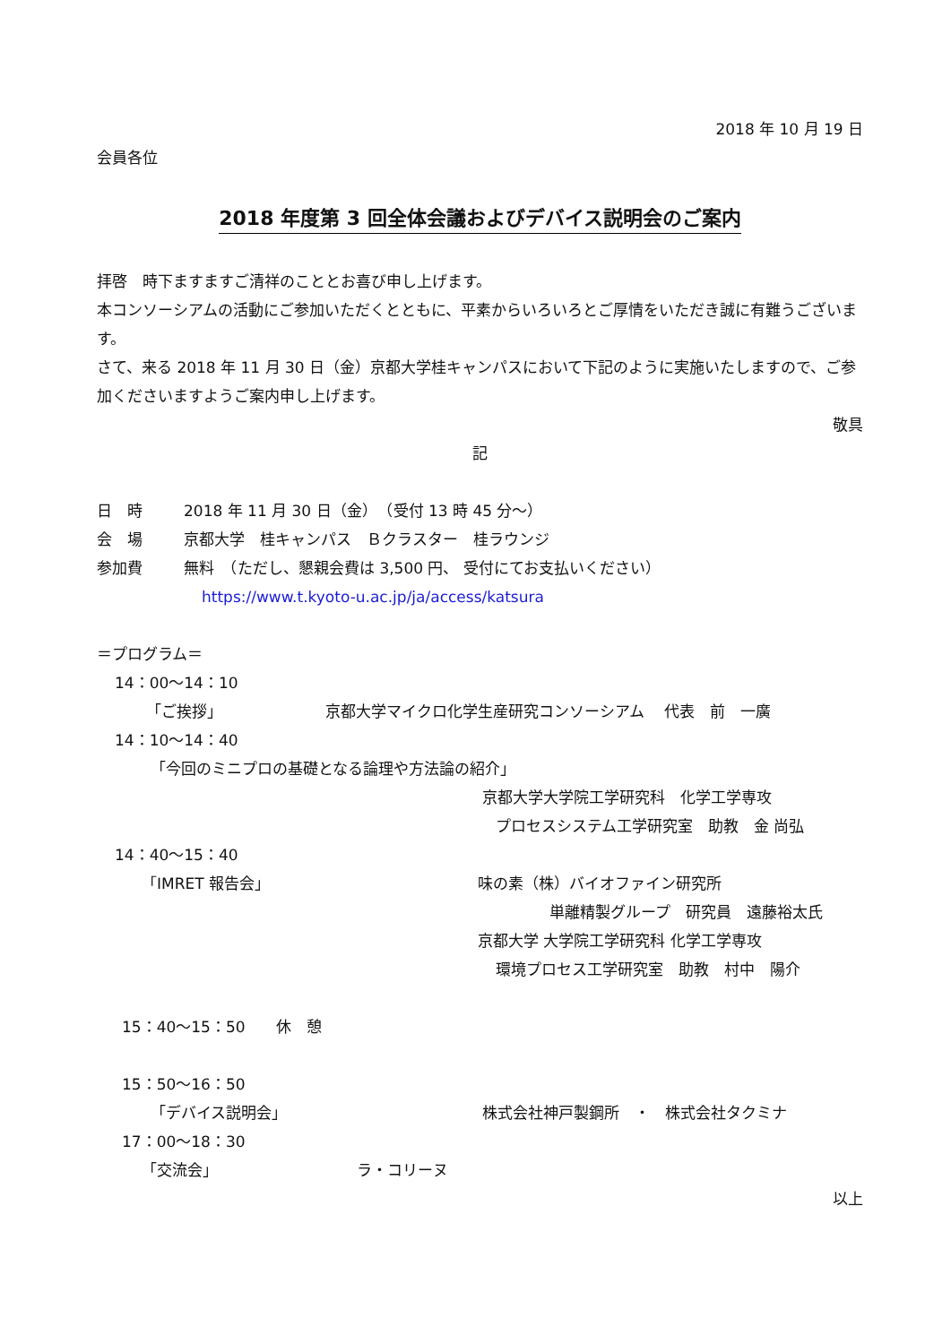2018 年 10 月 19 日
会員各位
2018 年度第 3 回全体会議およびデバイス説明会のご案内
拝啓　時下ますますご清祥のこととお喜び申し上げます。
本コンソーシアムの活動にご参加いただくとともに、平素からいろいろとご厚情をいただき誠に有難うございます。
さて、来る 2018 年 11 月 30 日（金）京都大学桂キャンパスにおいて下記のように実施いたしますので、ご参加くださいますようご案内申し上げます。
敬具
記
日　時 2018 年 11 月 30 日（金）　（受付 13 時 45 分～）
会　場 京都大学　桂キャンパス　Ｂクラスター　桂ラウンジ
参加費 無料　（ただし、懇親会費は 3,500 円、 受付にてお支払いください）
https://www.t.kyoto-u.ac.jp/ja/access/katsura
＝プログラム＝
14：00～14：10
「ご挨拶」 京都大学マイクロ化学生産研究コンソーシアム　 代表　前　一廣
14：10～14：40
「今回のミニプロの基礎となる論理や方法論の紹介」
京都大学大学院工学研究科　化学工学専攻
プロセスシステム工学研究室　助教　金 尚弘
14：40～15：40
「IMRET 報告会」 味の素（株）バイオファイン研究所
単離精製グループ　研究員　遠藤裕太氏
京都大学 大学院工学研究科 化学工学専攻
環境プロセス工学研究室　助教　村中　陽介
15：40～15：50　　休　憩
15：50～16：50
「デバイス説明会」 株式会社神戸製鋼所　・　株式会社タクミナ
17：00～18：30
「交流会」 ラ・コリーヌ
以上